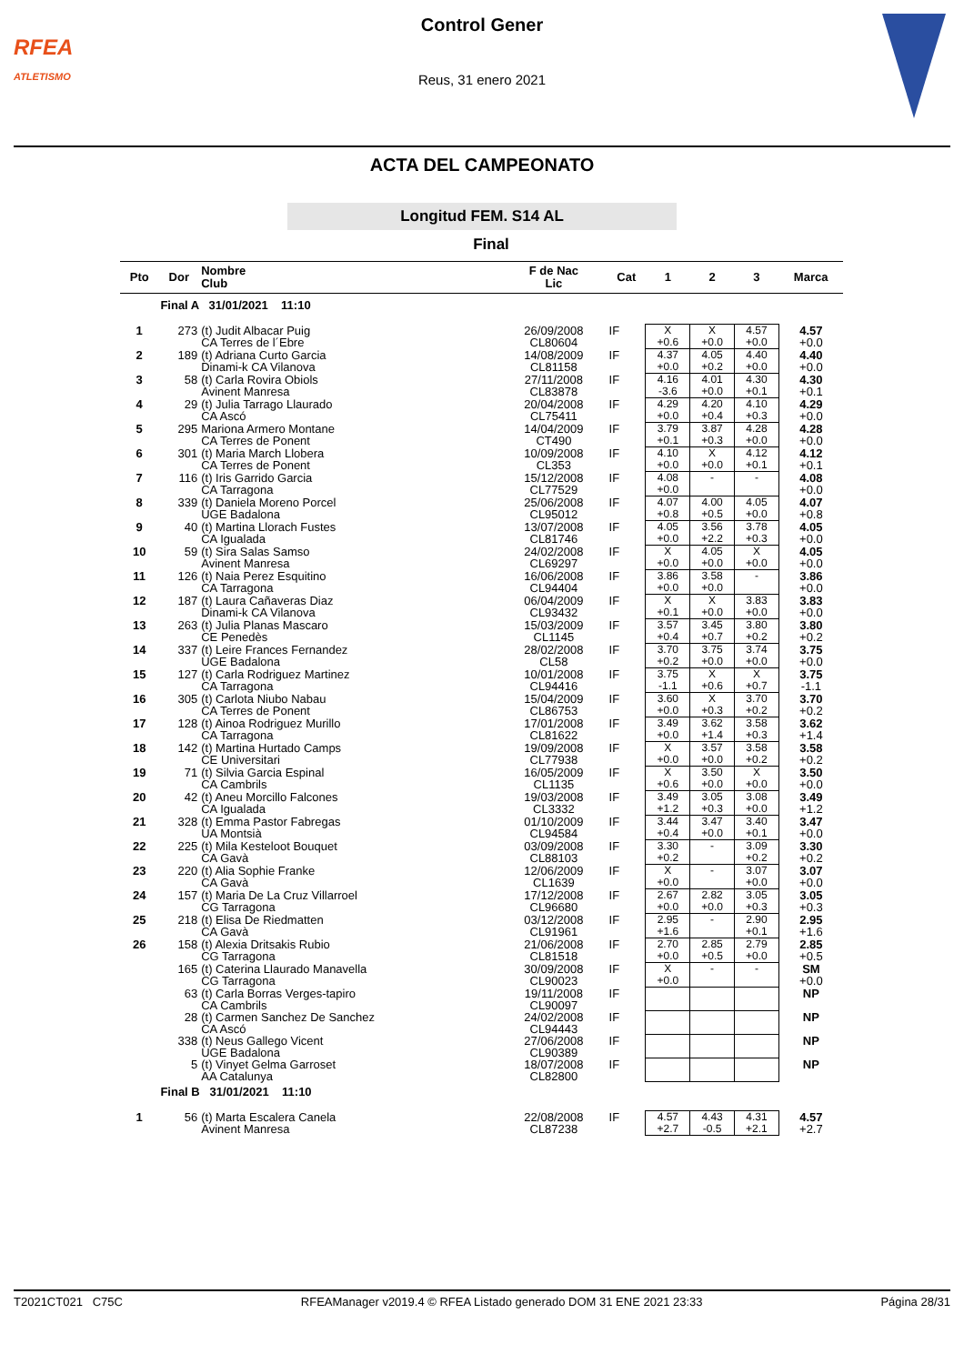RFEA
ATLETISMO
Control Gener
Reus, 31 enero 2021
ACTA DEL CAMPEONATO
Longitud FEM. S14 AL
Final
| Pto | Dor | Nombre Club | F de Nac Lic | Cat | 1 | 2 | 3 | Marca |
| --- | --- | --- | --- | --- | --- | --- | --- | --- |
| | Final A 31/01/2021 11:10 | | | | | | | |
| 1 | 273 | (t) Judit Albacar Puig CA Terres de l´Ebre | 26/09/2008 CL80604 | IF | X +0.6 | X +0.0 | 4.57 +0.0 | 4.57 +0.0 |
| 2 | 189 | (t) Adriana Curto Garcia Dinami-k CA Vilanova | 14/08/2009 CL81158 | IF | 4.37 +0.0 | 4.05 +0.2 | 4.40 +0.0 | 4.40 +0.0 |
| 3 | 58 | (t) Carla Rovira Obiols Avinent Manresa | 27/11/2008 CL83878 | IF | 4.16 -3.6 | 4.01 +0.0 | 4.30 +0.1 | 4.30 +0.1 |
| 4 | 29 | (t) Julia Tarrago Llaurado CA Ascó | 20/04/2008 CL75411 | IF | 4.29 +0.0 | 4.20 +0.4 | 4.10 +0.3 | 4.29 +0.0 |
| 5 | 295 | Mariona Armero Montane CA Terres de Ponent | 14/04/2009 CT490 | IF | 3.79 +0.1 | 3.87 +0.3 | 4.28 +0.0 | 4.28 +0.0 |
| 6 | 301 | (t) Maria March Llobera CA Terres de Ponent | 10/09/2008 CL353 | IF | 4.10 +0.0 | X +0.0 | 4.12 +0.1 | 4.12 +0.1 |
| 7 | 116 | (t) Iris Garrido Garcia CA Tarragona | 15/12/2008 CL77529 | IF | 4.08 +0.0 | - | - | 4.08 +0.0 |
| 8 | 339 | (t) Daniela Moreno Porcel UGE Badalona | 25/06/2008 CL95012 | IF | 4.07 +0.8 | 4.00 +0.5 | 4.05 +0.0 | 4.07 +0.8 |
| 9 | 40 | (t) Martina Llorach Fustes CA Igualada | 13/07/2008 CL81746 | IF | 4.05 +0.0 | 3.56 +2.2 | 3.78 +0.3 | 4.05 +0.0 |
| 10 | 59 | (t) Sira Salas Samso Avinent Manresa | 24/02/2008 CL69297 | IF | X +0.0 | 4.05 +0.0 | X +0.0 | 4.05 +0.0 |
| 11 | 126 | (t) Naia Perez Esquitino CA Tarragona | 16/06/2008 CL94404 | IF | 3.86 +0.0 | 3.58 +0.0 | - | 3.86 +0.0 |
| 12 | 187 | (t) Laura Cañaveras Diaz Dinami-k CA Vilanova | 06/04/2009 CL93432 | IF | X +0.1 | X +0.0 | 3.83 +0.0 | 3.83 +0.0 |
| 13 | 263 | (t) Julia Planas Mascaro CE Penedès | 15/03/2009 CL1145 | IF | 3.57 +0.4 | 3.45 +0.7 | 3.80 +0.2 | 3.80 +0.2 |
| 14 | 337 | (t) Leire Frances Fernandez UGE Badalona | 28/02/2008 CL58 | IF | 3.70 +0.2 | 3.75 +0.0 | 3.74 +0.0 | 3.75 +0.0 |
| 15 | 127 | (t) Carla Rodriguez Martinez CA Tarragona | 10/01/2008 CL94416 | IF | 3.75 -1.1 | X +0.6 | X +0.7 | 3.75 -1.1 |
| 16 | 305 | (t) Carlota Niubo Nabau CA Terres de Ponent | 15/04/2009 CL86753 | IF | 3.60 +0.0 | X +0.3 | 3.70 +0.2 | 3.70 +0.2 |
| 17 | 128 | (t) Ainoa Rodriguez Murillo CA Tarragona | 17/01/2008 CL81622 | IF | 3.49 +0.0 | 3.62 +1.4 | 3.58 +0.3 | 3.62 +1.4 |
| 18 | 142 | (t) Martina Hurtado Camps CE Universitari | 19/09/2008 CL77938 | IF | X +0.0 | 3.57 +0.0 | 3.58 +0.2 | 3.58 +0.2 |
| 19 | 71 | (t) Silvia Garcia Espinal CA Cambrils | 16/05/2009 CL1135 | IF | X +0.6 | 3.50 +0.0 | X +0.0 | 3.50 +0.0 |
| 20 | 42 | (t) Aneu Morcillo Falcones CA Igualada | 19/03/2008 CL3332 | IF | 3.49 +1.2 | 3.05 +0.3 | 3.08 +0.0 | 3.49 +1.2 |
| 21 | 328 | (t) Emma Pastor Fabregas UA Montsià | 01/10/2009 CL94584 | IF | 3.44 +0.4 | 3.47 +0.0 | 3.40 +0.1 | 3.47 +0.0 |
| 22 | 225 | (t) Mila Kesteloot Bouquet CA Gavà | 03/09/2008 CL88103 | IF | 3.30 +0.2 | - | 3.09 +0.2 | 3.30 +0.2 |
| 23 | 220 | (t) Alia Sophie Franke CA Gavà | 12/06/2009 CL1639 | IF | X +0.0 | - | 3.07 +0.0 | 3.07 +0.0 |
| 24 | 157 | (t) Maria De La Cruz Villarroel CG Tarragona | 17/12/2008 CL96680 | IF | 2.67 +0.0 | 2.82 +0.0 | 3.05 +0.3 | 3.05 +0.3 |
| 25 | 218 | (t) Elisa De Riedmatten CA Gavà | 03/12/2008 CL91961 | IF | 2.95 +1.6 | - | 2.90 +0.1 | 2.95 +1.6 |
| 26 | 158 | (t) Alexia Dritsakis Rubio CG Tarragona | 21/06/2008 CL81518 | IF | 2.70 +0.0 | 2.85 +0.5 | 2.79 +0.0 | 2.85 +0.5 |
| | 165 | (t) Caterina Llaurado Manavella CG Tarragona | 30/09/2008 CL90023 | IF | X +0.0 | - | - | SM +0.0 |
| | 63 | (t) Carla Borras Verges-tapiro CA Cambrils | 19/11/2008 CL90097 | IF | | | | NP |
| | 28 | (t) Carmen Sanchez De Sanchez CA Ascó | 24/02/2008 CL94443 | IF | | | | NP |
| | 338 | (t) Neus Gallego Vicent UGE Badalona | 27/06/2008 CL90389 | IF | | | | NP |
| | 5 | (t) Vinyet Gelma Garroset AA Catalunya | 18/07/2008 CL82800 | IF | | | | NP |
| | Final B 31/01/2021 11:10 | | | | | | | |
| 1 | 56 | (t) Marta Escalera Canela Avinent Manresa | 22/08/2008 CL87238 | IF | 4.57 +2.7 | 4.43 -0.5 | 4.31 +2.1 | 4.57 +2.7 |
T2021CT021 C75C RFEAManager v2019.4 © RFEA Listado generado DOM 31 ENE 2021 23:33 Página 28/31